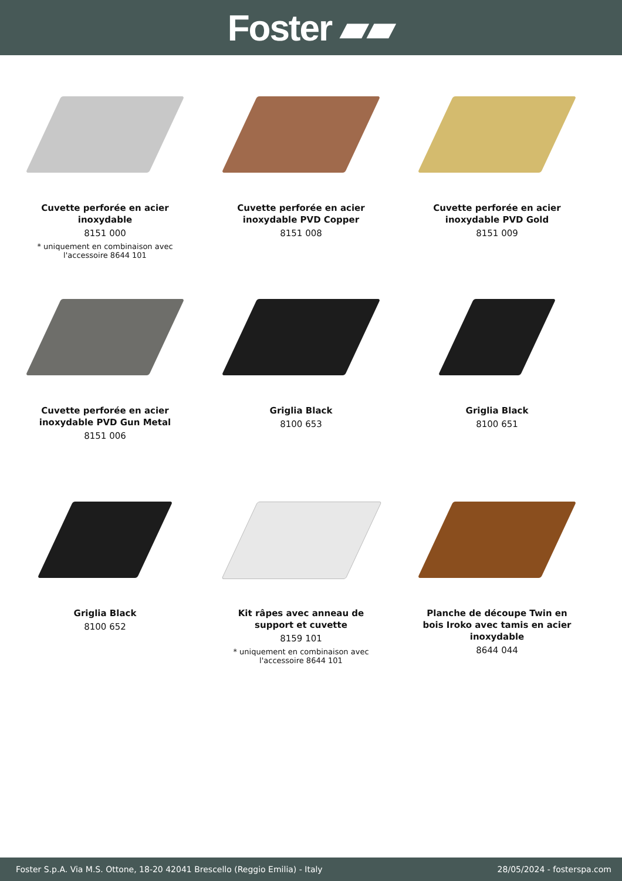Foster ▰▰
Cuvette perforée en acier inoxydable
8151 000
* uniquement en combinaison avec l'accessoire 8644 101
Cuvette perforée en acier inoxydable PVD Copper
8151 008
Cuvette perforée en acier inoxydable PVD Gold
8151 009
Cuvette perforée en acier inoxydable PVD Gun Metal
8151 006
Griglia Black
8100 653
Griglia Black
8100 651
Griglia Black
8100 652
Kit râpes avec anneau de support et cuvette
8159 101
* uniquement en combinaison avec l'accessoire 8644 101
Planche de découpe Twin en bois Iroko avec tamis en acier inoxydable
8644 044
Foster S.p.A. Via M.S. Ottone, 18-20 42041 Brescello (Reggio Emilia) - Italy 28/05/2024 - fosterspa.com